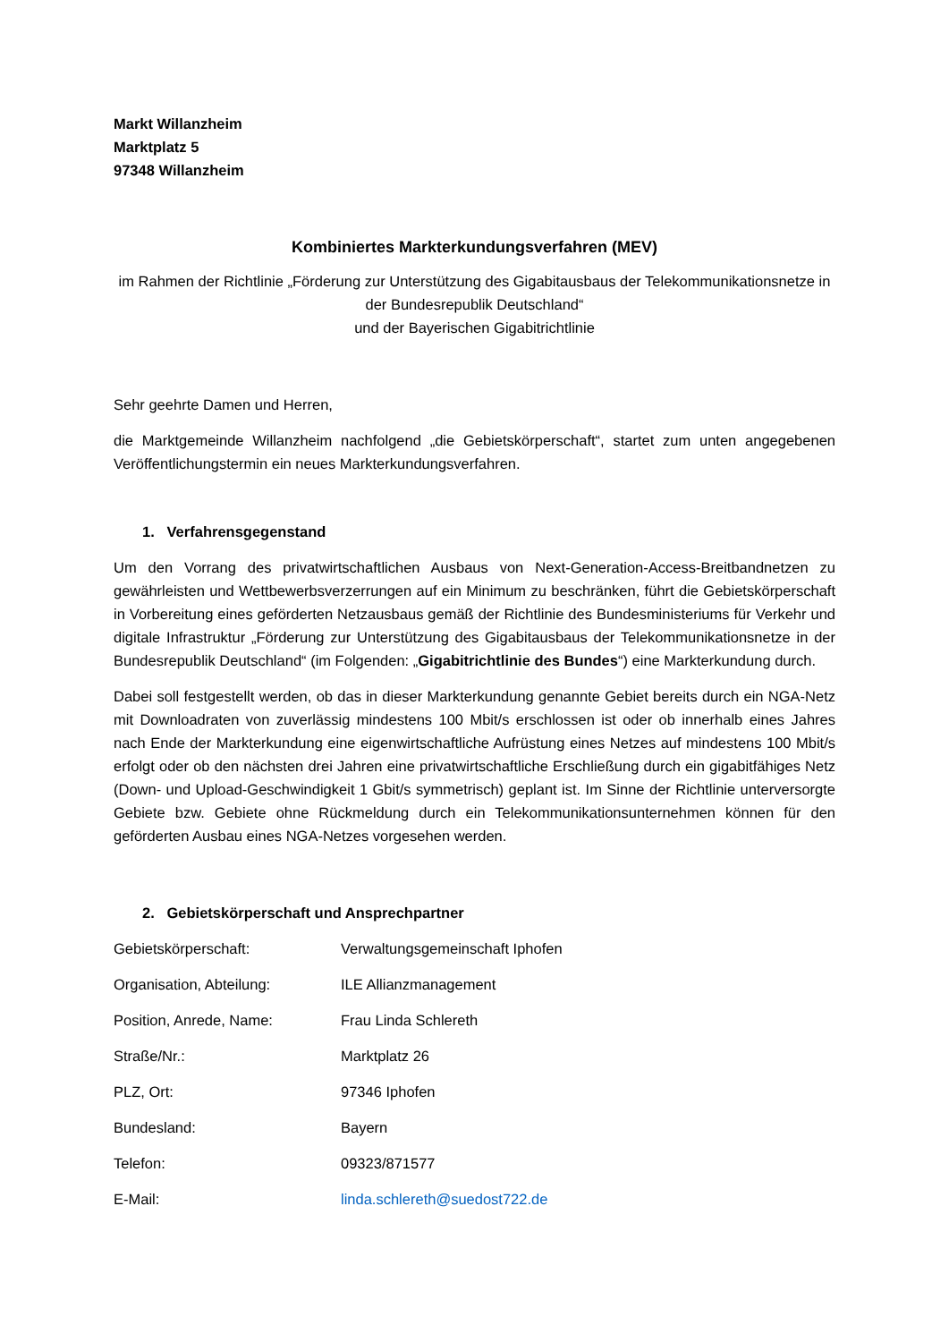Markt Willanzheim
Marktplatz 5
97348 Willanzheim
Kombiniertes Markterkundungsverfahren (MEV)
im Rahmen der Richtlinie „Förderung zur Unterstützung des Gigabitausbaus der Telekommunikationsnetze in der Bundesrepublik Deutschland“
und der Bayerischen Gigabitrichtlinie
Sehr geehrte Damen und Herren,
die Marktgemeinde Willanzheim nachfolgend „die Gebietskörperschaft“, startet zum unten angegebenen Veröffentlichungstermin ein neues Markterkundungsverfahren.
1. Verfahrensgegenstand
Um den Vorrang des privatwirtschaftlichen Ausbaus von Next-Generation-Access-Breitbandnetzen zu gewährleisten und Wettbewerbsverzerrungen auf ein Minimum zu beschränken, führt die Gebietskörperschaft in Vorbereitung eines geförderten Netzausbaus gemäß der Richtlinie des Bundesministeriums für Verkehr und digitale Infrastruktur „Förderung zur Unterstützung des Gigabitausbaus der Telekommunikationsnetze in der Bundesrepublik Deutschland“ (im Folgenden: „Gigabitrichtlinie des Bundes“) eine Markterkundung durch.
Dabei soll festgestellt werden, ob das in dieser Markterkundung genannte Gebiet bereits durch ein NGA-Netz mit Downloadraten von zuverlässig mindestens 100 Mbit/s erschlossen ist oder ob innerhalb eines Jahres nach Ende der Markterkundung eine eigenwirtschaftliche Aufrüstung eines Netzes auf mindestens 100 Mbit/s erfolgt oder ob den nächsten drei Jahren eine privatwirtschaftliche Erschließung durch ein gigabitfähiges Netz (Down- und Upload-Geschwindigkeit 1 Gbit/s symmetrisch) geplant ist. Im Sinne der Richtlinie unterversorgte Gebiete bzw. Gebiete ohne Rückmeldung durch ein Telekommunikationsunternehmen können für den geförderten Ausbau eines NGA-Netzes vorgesehen werden.
2. Gebietskörperschaft und Ansprechpartner
| Gebietskörperschaft: | Verwaltungsgemeinschaft Iphofen |
| Organisation, Abteilung: | ILE Allianzmanagement |
| Position, Anrede, Name: | Frau Linda Schlereth |
| Straße/Nr.: | Marktplatz 26 |
| PLZ, Ort: | 97346 Iphofen |
| Bundesland: | Bayern |
| Telefon: | 09323/871577 |
| E-Mail: | linda.schlereth@suedost722.de |